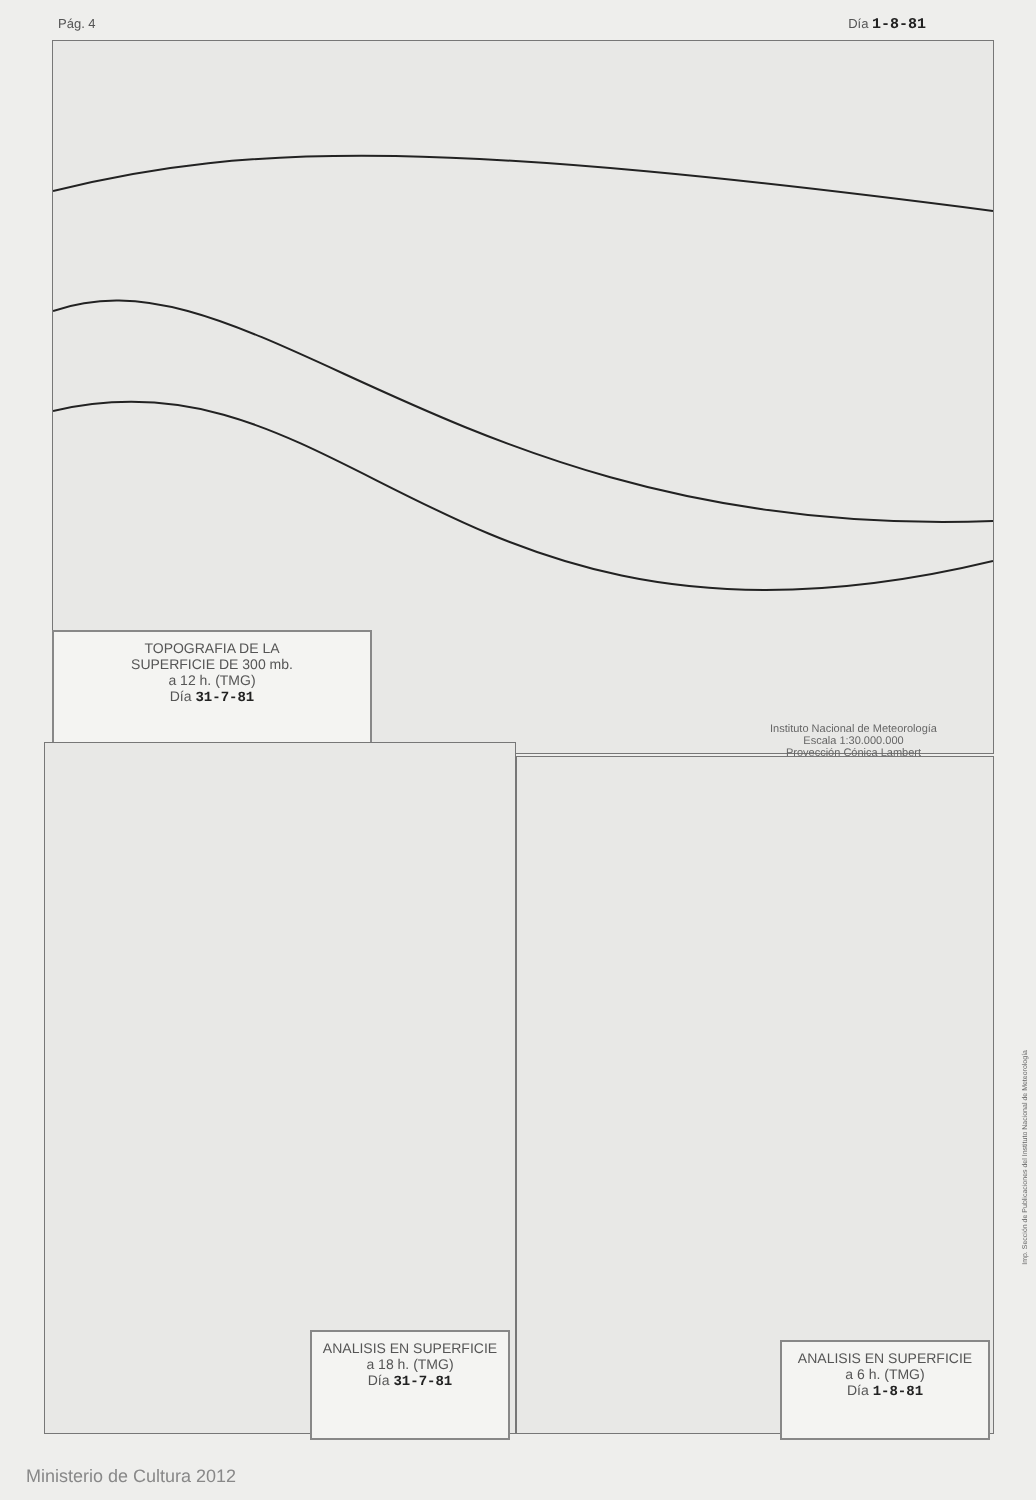Pág. 4 Día 1-8-81
TOPOGRAFIA DE LA
SUPERFICIE DE 300 mb.
a 12 h. (TMG)
Día 31-7-81
Instituto Nacional de Meteorología
Escala 1:30.000.000
Proyección Cónica Lambert
ANALISIS EN SUPERFICIE
a 18 h. (TMG)
Día 31-7-81
ANALISIS EN SUPERFICIE
a 6 h. (TMG)
Día 1-8-81
Imp. Sección de Publicaciones del Instituto Nacional de Meteorología
Ministerio de Cultura 2012